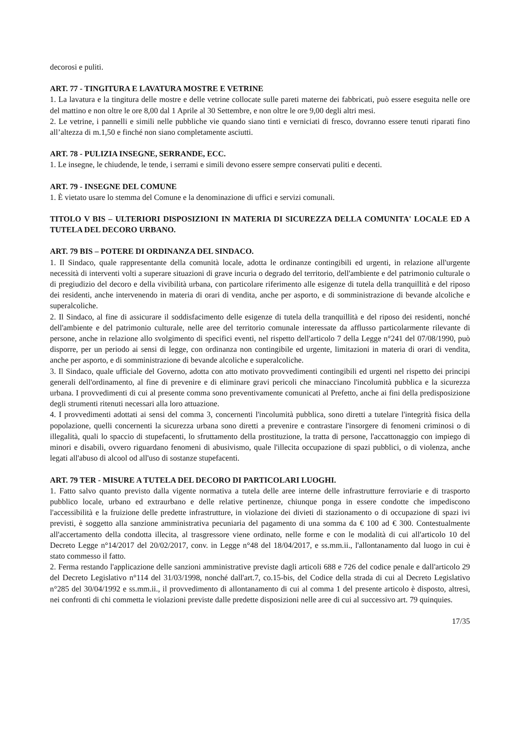decorosi e puliti.
ART. 77 - TINGITURA E LAVATURA MOSTRE E VETRINE
1. La lavatura e la tingitura delle mostre e delle vetrine collocate sulle pareti materne dei fabbricati, può essere eseguita nelle ore del mattino e non oltre le ore 8,00 dal 1 Aprile al 30 Settembre, e non oltre le ore 9,00 degli altri mesi.
2. Le vetrine, i pannelli e simili nelle pubbliche vie quando siano tinti e verniciati di fresco, dovranno essere tenuti riparati fino all’altezza di m.1,50 e finché non siano completamente asciutti.
ART. 78 - PULIZIA INSEGNE, SERRANDE, ECC.
1. Le insegne, le chiudende, le tende, i serrami e simili devono essere sempre conservati puliti e decenti.
ART. 79 - INSEGNE DEL COMUNE
1. È vietato usare lo stemma del Comune e la denominazione di uffici e servizi comunali.
TITOLO V BIS – ULTERIORI DISPOSIZIONI IN MATERIA DI SICUREZZA DELLA COMUNITA' LOCALE ED A TUTELA DEL DECORO URBANO.
ART. 79 BIS – POTERE DI ORDINANZA DEL SINDACO.
1. Il Sindaco, quale rappresentante della comunità locale, adotta le ordinanze contingibili ed urgenti, in relazione all'urgente necessità di interventi volti a superare situazioni di grave incuria o degrado del territorio, dell'ambiente e del patrimonio culturale o di pregiudizio del decoro e della vivibilità urbana, con particolare riferimento alle esigenze di tutela della tranquillità e del riposo dei residenti, anche intervenendo in materia di orari di vendita, anche per asporto, e di somministrazione di bevande alcoliche e superalcoliche.
2. Il Sindaco, al fine di assicurare il soddisfacimento delle esigenze di tutela della tranquillità e del riposo dei residenti, nonché dell'ambiente e del patrimonio culturale, nelle aree del territorio comunale interessate da afflusso particolarmente rilevante di persone, anche in relazione allo svolgimento di specifici eventi, nel rispetto dell'articolo 7 della Legge n°241 del 07/08/1990, può disporre, per un periodo ai sensi di legge, con ordinanza non contingibile ed urgente, limitazioni in materia di orari di vendita, anche per asporto, e di somministrazione di bevande alcoliche e superalcoliche.
3. Il Sindaco, quale ufficiale del Governo, adotta con atto motivato provvedimenti contingibili ed urgenti nel rispetto dei principi generali dell'ordinamento, al fine di prevenire e di eliminare gravi pericoli che minacciano l'incolumità pubblica e la sicurezza urbana. I provvedimenti di cui al presente comma sono preventivamente comunicati al Prefetto, anche ai fini della predisposizione degli strumenti ritenuti necessari alla loro attuazione.
4. I provvedimenti adottati ai sensi del comma 3, concernenti l'incolumità pubblica, sono diretti a tutelare l'integrità fisica della popolazione, quelli concernenti la sicurezza urbana sono diretti a prevenire e contrastare l'insorgere di fenomeni criminosi o di illegalità, quali lo spaccio di stupefacenti, lo sfruttamento della prostituzione, la tratta di persone, l'accattonaggio con impiego di minori e disabili, ovvero riguardano fenomeni di abusivismo, quale l'illecita occupazione di spazi pubblici, o di violenza, anche legati all'abuso di alcool od all'uso di sostanze stupefacenti.
ART. 79 TER - MISURE A TUTELA DEL DECORO DI PARTICOLARI LUOGHI.
1. Fatto salvo quanto previsto dalla vigente normativa a tutela delle aree interne delle infrastrutture ferroviarie e di trasporto pubblico locale, urbano ed extraurbano e delle relative pertinenze, chiunque ponga in essere condotte che impediscono l'accessibilità e la fruizione delle predette infrastrutture, in violazione dei divieti di stazionamento o di occupazione di spazi ivi previsti, è soggetto alla sanzione amministrativa pecuniaria del pagamento di una somma da € 100 ad € 300. Contestualmente all'accertamento della condotta illecita, al trasgressore viene ordinato, nelle forme e con le modalità di cui all'articolo 10 del Decreto Legge n°14/2017 del 20/02/2017, conv. in Legge n°48 del 18/04/2017, e ss.mm.ii., l'allontanamento dal luogo in cui è stato commesso il fatto.
2. Ferma restando l'applicazione delle sanzioni amministrative previste dagli articoli 688 e 726 del codice penale e dall'articolo 29 del Decreto Legislativo n°114 del 31/03/1998, nonché dall'art.7, co.15-bis, del Codice della strada di cui al Decreto Legislativo n°285 del 30/04/1992 e ss.mm.ii., il provvedimento di allontanamento di cui al comma 1 del presente articolo è disposto, altresì, nei confronti di chi commetta le violazioni previste dalle predette disposizioni nelle aree di cui al successivo art. 79 quinquies.
17/35